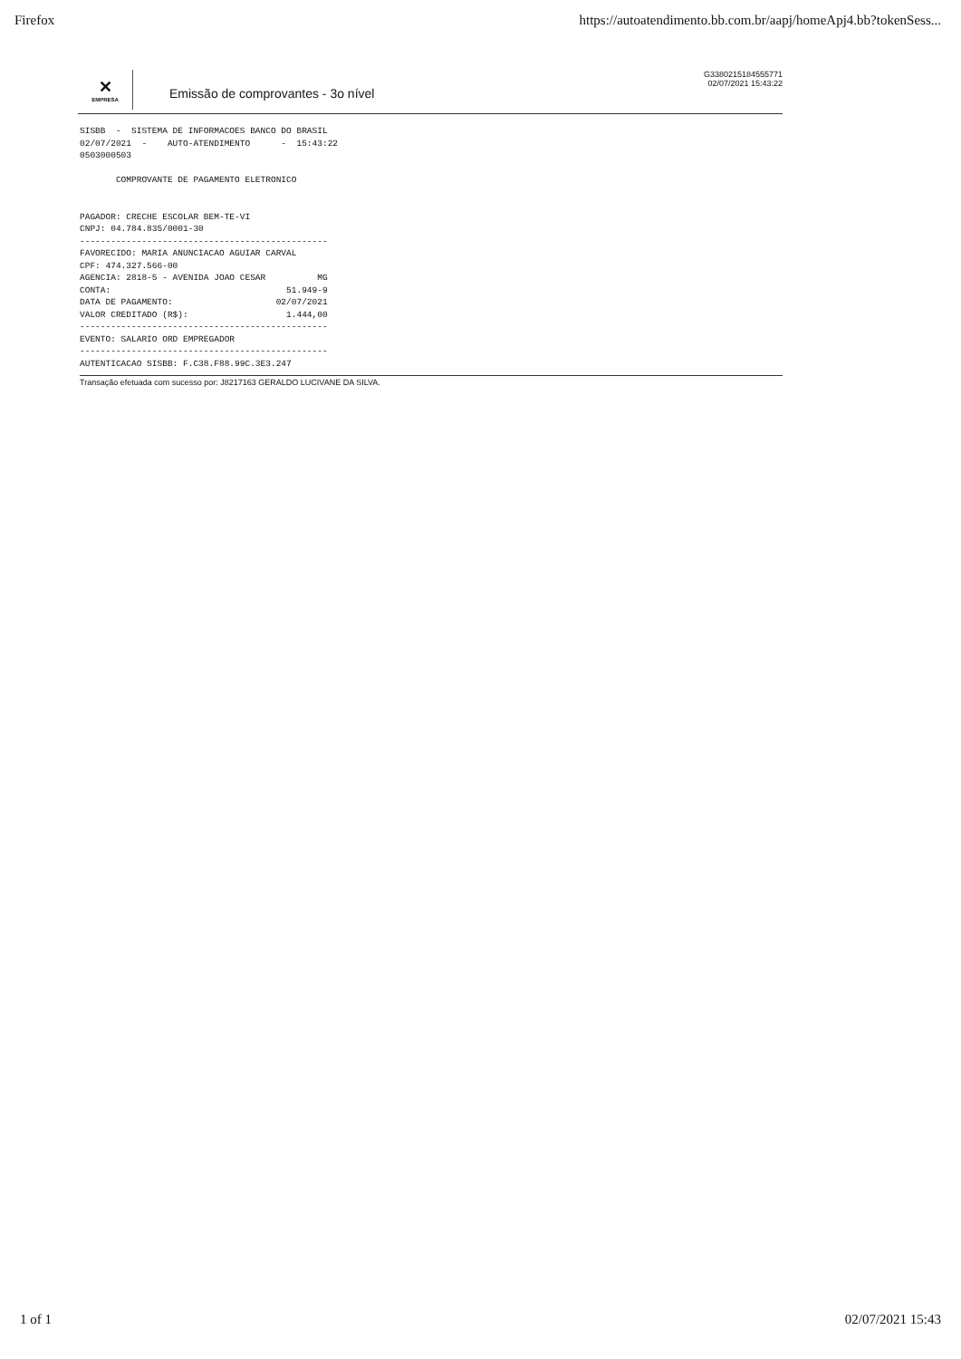Firefox https://autoatendimento.bb.com.br/aapj/homeApj4.bb?tokenSess...
✕
EMPRESA
Emissão de comprovantes - 3o nível
G3380215184555771
02/07/2021 15:43:22
SISBB  -  SISTEMA DE INFORMACOES BANCO DO BRASIL
02/07/2021  -    AUTO-ATENDIMENTO      -  15:43:22
0503000503

       COMPROVANTE DE PAGAMENTO ELETRONICO


PAGADOR: CRECHE ESCOLAR BEM-TE-VI
CNPJ: 04.784.835/0001-30
------------------------------------------------
FAVORECIDO: MARIA ANUNCIACAO AGUIAR CARVAL
CPF: 474.327.566-00
AGENCIA: 2818-5 - AVENIDA JOAO CESAR          MG
CONTA:                                  51.949-9
DATA DE PAGAMENTO:                    02/07/2021
VALOR CREDITADO (R$):                   1.444,00
------------------------------------------------
EVENTO: SALARIO ORD EMPREGADOR
------------------------------------------------
AUTENTICACAO SISBB: F.C38.F88.99C.3E3.247
Transação efetuada com sucesso por: J8217163 GERALDO LUCIVANE DA SILVA.
1 of 1 02/07/2021 15:43